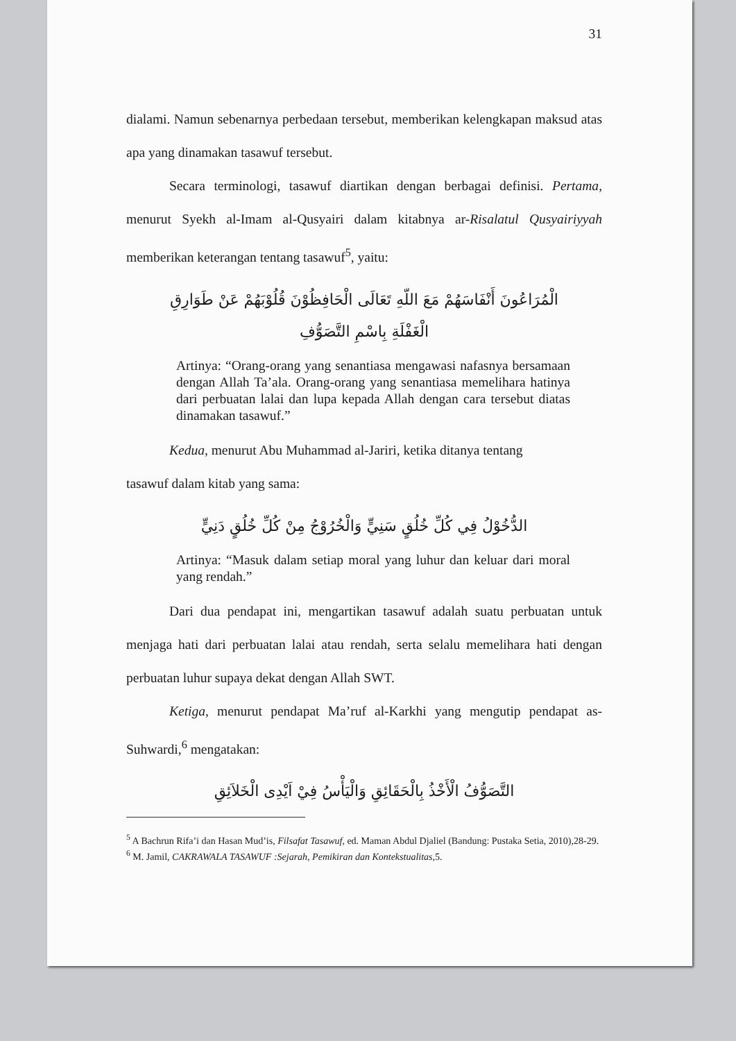31
dialami. Namun sebenarnya perbedaan tersebut, memberikan kelengkapan maksud atas apa yang dinamakan tasawuf tersebut.
Secara terminologi, tasawuf diartikan dengan berbagai definisi. Pertama, menurut Syekh al-Imam al-Qusyairi dalam kitabnya ar-Risalatul Qusyairiyyah memberikan keterangan tentang tasawuf<sup>5</sup>, yaitu:
الْمُرَاعُونَ أَنْفَاسَهُمْ مَعَ اللّهِ تَعَالَى الْحَافِظُوْنَ قُلُوْبَهُمْ عَنْ طَوَارِقِ
الْغَفْلَةِ بِاسْمِ التَّصَوُّفِ
Artinya: “Orang-orang yang senantiasa mengawasi nafasnya bersamaan dengan Allah Ta’ala. Orang-orang yang senantiasa memelihara hatinya dari perbuatan lalai dan lupa kepada Allah dengan cara tersebut diatas dinamakan tasawuf.”
Kedua, menurut Abu Muhammad al-Jariri, ketika ditanya tentang
tasawuf dalam kitab yang sama:
الدُّخُوْلُ فِي كُلِّ خُلُقٍ سَنِيٍّ وَالْخُرُوْجُ مِنْ كُلِّ خُلُقٍ دَنِيٍّ
Artinya: “Masuk dalam setiap moral yang luhur dan keluar dari moral yang rendah.”
Dari dua pendapat ini, mengartikan tasawuf adalah suatu perbuatan untuk menjaga hati dari perbuatan lalai atau rendah, serta selalu memelihara hati dengan perbuatan luhur supaya dekat dengan Allah SWT.
Ketiga, menurut pendapat Ma’ruf al-Karkhi yang mengutip pendapat as-Suhwardi,<sup>6</sup> mengatakan:
التَّصَوُّفُ الْأَخْذُ بِالْحَقَائِقِ وَالْيَأْسُ فِيْ اَيْدِى الْخَلاَئِقِ
<sup>5</sup> A Bachrun Rifa’i dan Hasan Mud’is, Filsafat Tasawuf, ed. Maman Abdul Djaliel (Bandung: Pustaka Setia, 2010),28-29.
<sup>6</sup> M. Jamil, CAKRAWALA TASAWUF :Sejarah, Pemikiran dan Kontekstualitas,5.